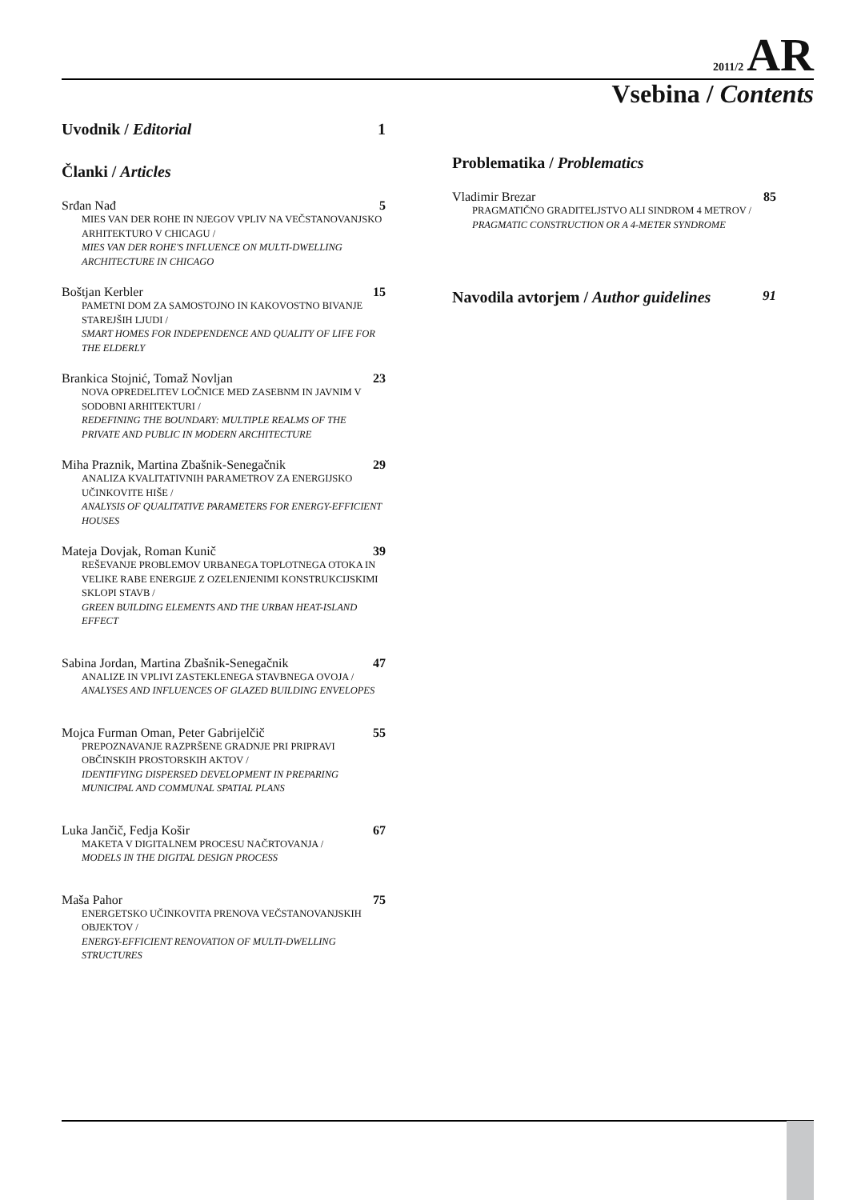2011/2 AR
Vsebina / Contents
Uvodnik / Editorial 1
Članki / Articles
Srđan Nađ 5
MIES VAN DER ROHE IN NJEGOV VPLIV NA VEČSTANOVANJSKO ARHITEKTURO V CHICAGU /
MIES VAN DER ROHE'S INFLUENCE ON MULTI-DWELLING ARCHITECTURE IN CHICAGO
Boštjan Kerbler 15
PAMETNI DOM ZA SAMOSTOJNO IN KAKOVOSTNO BIVANJE STAREJŠIH LJUDI /
SMART HOMES FOR INDEPENDENCE AND QUALITY OF LIFE FOR THE ELDERLY
Brankica Stojnić, Tomaž Novljan 23
NOVA OPREDELITEV LOČNICE MED ZASEBNM IN JAVNIM V SODOBNI ARHITEKTURI /
REDEFINING THE BOUNDARY: MULTIPLE REALMS OF THE PRIVATE AND PUBLIC IN MODERN ARCHITECTURE
Miha Praznik, Martina Zbašnik-Senegačnik 29
ANALIZA KVALITATIVNIH PARAMETROV ZA ENERGIJSKO UČINKOVITE HIŠE /
ANALYSIS OF QUALITATIVE PARAMETERS FOR ENERGY-EFFICIENT HOUSES
Mateja Dovjak, Roman Kunič 39
REŠEVANJE PROBLEMOV URBANEGA TOPLOTNEGA OTOKA IN VELIKE RABE ENERGIJE Z OZELENJENIMI KONSTRUKCIJSKIMI SKLOPI STAVB /
GREEN BUILDING ELEMENTS AND THE URBAN HEAT-ISLAND EFFECT
Sabina Jordan, Martina Zbašnik-Senegačnik 47
ANALIZE IN VPLIVI ZASTEKLENEGA STAVBNEGA OVOJA /
ANALYSES AND INFLUENCES OF GLAZED BUILDING ENVELOPES
Mojca Furman Oman, Peter Gabrijelčič 55
PREPOZNAVANJE RAZPRŠENE GRADNJE PRI PRIPRAVI OBČINSKIH PROSTORSKIH AKTOV /
IDENTIFYING DISPERSED DEVELOPMENT IN PREPARING MUNICIPAL AND COMMUNAL SPATIAL PLANS
Luka Jančič, Fedja Košir 67
MAKETA V DIGITALNEM PROCESU NAČRTOVANJA /
MODELS IN THE DIGITAL DESIGN PROCESS
Maša Pahor 75
ENERGETSKO UČINKOVITA PRENOVA VEČSTANOVANJSKIH OBJEKTOV /
ENERGY-EFFICIENT RENOVATION OF MULTI-DWELLING STRUCTURES
Problematika / Problematics
Vladimir Brezar 85
PRAGMATIČNO GRADITELJSTVO ALI SINDROM 4 METROV /
PRAGMATIC CONSTRUCTION OR A 4-METER SYNDROME
Navodila avtorjem / Author guidelines 91